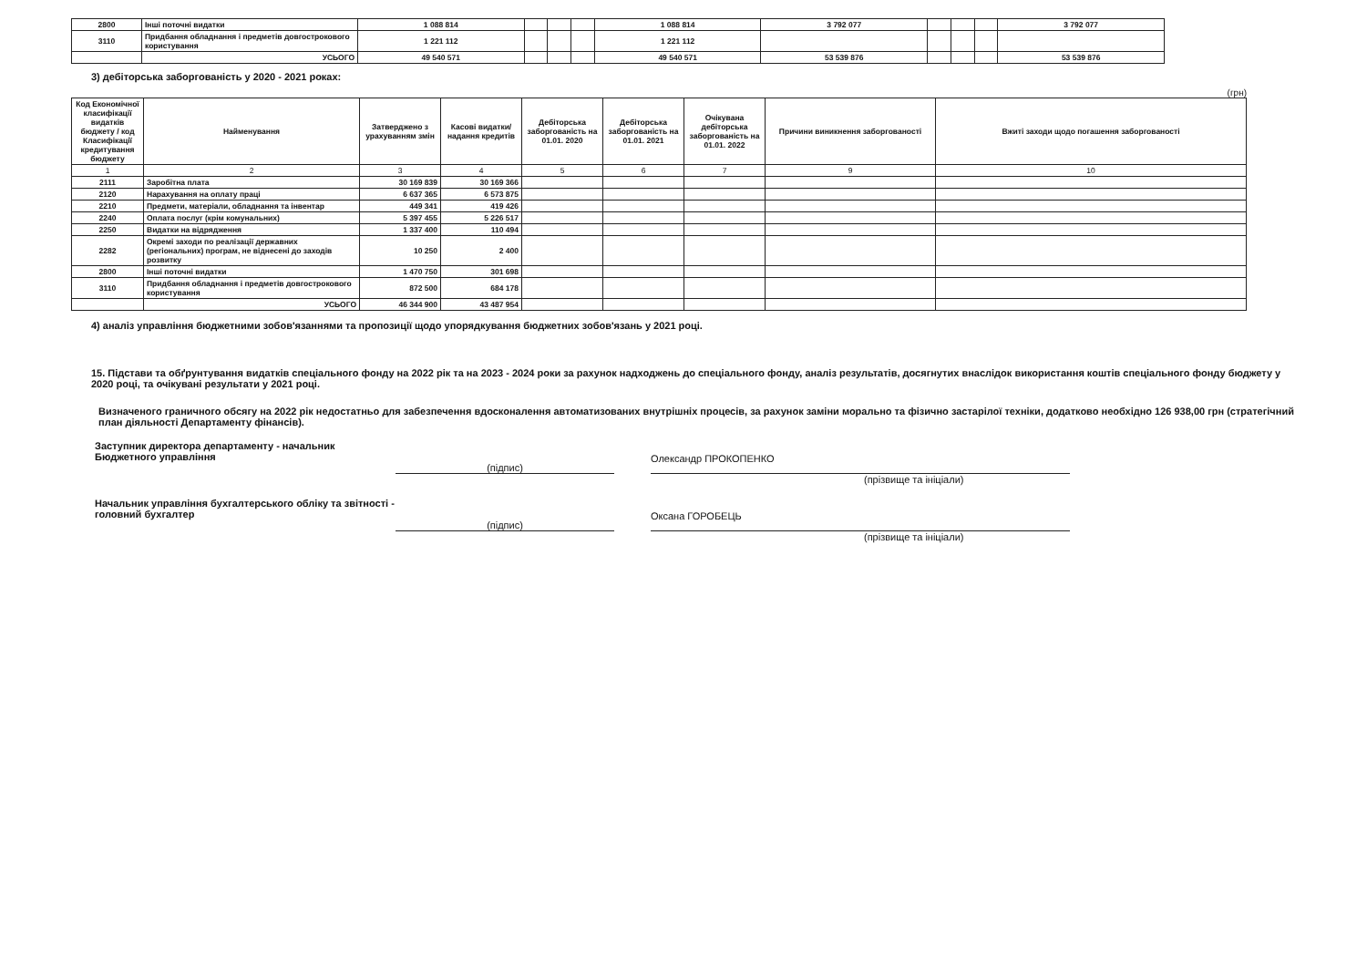| 2800 | Інші поточні видатки | 1 088 814 | | | | 1 088 814 | 3 792 077 | | | | 3 792 077 |
| 3110 | Придбання обладнання і предметів довгострокового користування | 1 221 112 | | | | 1 221 112 | | | | | |
| | УСЬОГО | 49 540 571 | | | | 49 540 571 | 53 539 876 | | | | 53 539 876 |
3) дебіторська заборгованість у 2020 - 2021 роках:
(грн)
| Код Економічної класифікації видатків бюджету / код Класифікації кредитування бюджету | Найменування | Затверджено з урахуванням змін | Касові видатки/ надання кредитів | Дебіторська заборгованість на 01.01. 2020 | Дебіторська заборгованість на 01.01. 2021 | Очікувана дебіторська заборгованість на 01.01. 2022 | Причини виникнення заборгованості | Вжиті заходи щодо погашення заборгованості |
| --- | --- | --- | --- | --- | --- | --- | --- | --- |
| 1 | 2 | 3 | 4 | 5 | 6 | 7 | 9 | 10 |
| 2111 | Заробітна плата | 30 169 839 | 30 169 366 | | | | | |
| 2120 | Нарахування на оплату праці | 6 637 365 | 6 573 875 | | | | | |
| 2210 | Предмети, матеріали, обладнання та інвентар | 449 341 | 419 426 | | | | | |
| 2240 | Оплата послуг (крім комунальних) | 5 397 455 | 5 226 517 | | | | | |
| 2250 | Видатки на відрядження | 1 337 400 | 110 494 | | | | | |
| 2282 | Окремі заходи по реалізації державних (регіональних) програм, не віднесені до заходів розвитку | 10 250 | 2 400 | | | | | |
| 2800 | Інші поточні видатки | 1 470 750 | 301 698 | | | | | |
| 3110 | Придбання обладнання і предметів довгострокового користування | 872 500 | 684 178 | | | | | |
| | УСЬОГО | 46 344 900 | 43 487 954 | | | | | |
4) аналіз управління бюджетними зобов'язаннями та пропозиції щодо упорядкування бюджетних зобов'язань у 2021 році.
15. Підстави та обґрунтування видатків спеціального фонду на 2022 рік та на 2023 - 2024 роки за рахунок надходжень до спеціального фонду, аналіз результатів, досягнутих внаслідок використання коштів спеціального фонду бюджету у 2020 році, та очікувані результати у 2021 році.
Визначеного граничного обсягу на 2022 рік недостатньо для забезпечення вдосконалення автоматизованих внутрішніх процесів, за рахунок заміни морально та фізично застарілої техніки, додатково необхідно 126 938,00 грн (стратегічний план діяльності Департаменту фінансів).
Заступник директора департаменту - начальник Бюджетного управління
(підпис)
Олександр ПРОКОПЕНКО
(прізвище та ініціали)
Начальник управління бухгалтерського обліку та звітності - головний бухгалтер
(підпис)
Оксана ГОРОБЕЦЬ
(прізвище та ініціали)